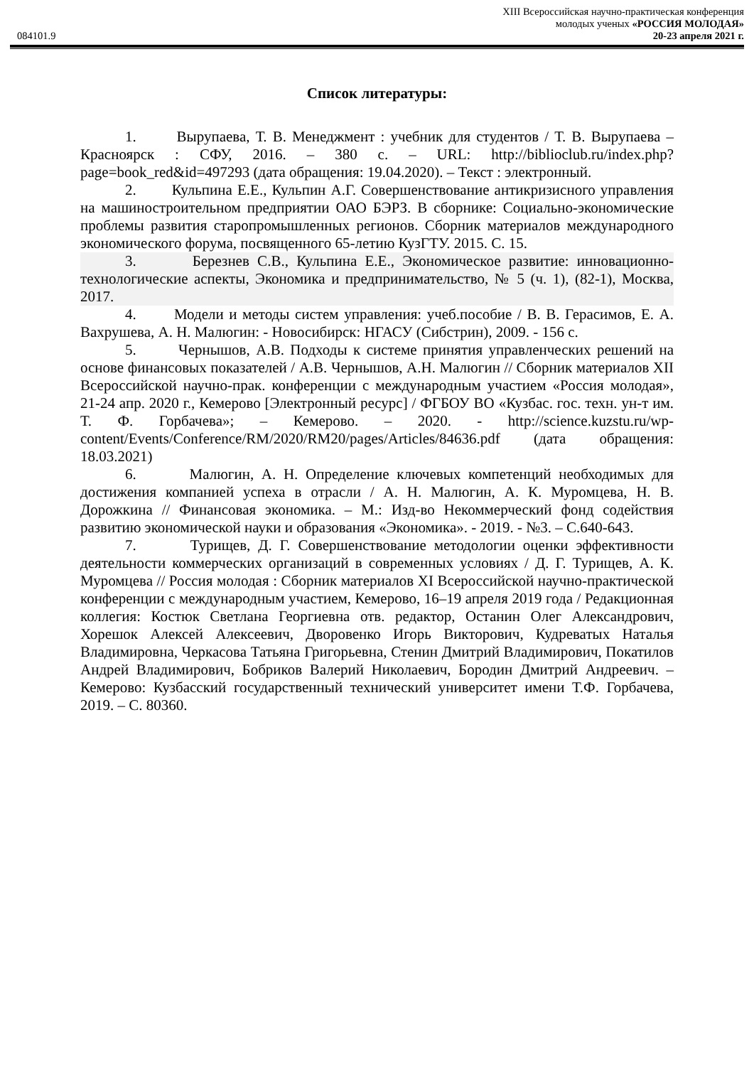084101.9
XIII Всероссийская научно-практическая конференция
молодых ученых «РОССИЯ МОЛОДАЯ»
20-23 апреля 2021 г.
Список литературы:
1. Вырупаева, Т. В. Менеджмент : учебник для студентов / Т. В. Вырупаева – Красноярск : СФУ, 2016. – 380 с. – URL: http://biblioclub.ru/index.php?page=book_red&id=497293 (дата обращения: 19.04.2020). – Текст : электронный.
2. Кульпина Е.Е., Кульпин А.Г. Совершенствование антикризисного управления на машиностроительном предприятии ОАО БЭРЗ. В сборнике: Социально-экономические проблемы развития старопромышленных регионов. Сборник материалов международного экономического форума, посвященного 65-летию КузГТУ. 2015. С. 15.
3. Березнев С.В., Кульпина Е.Е., Экономическое развитие: инновационно-технологические аспекты, Экономика и предпринимательство, № 5 (ч. 1), (82-1), Москва, 2017.
4. Модели и методы систем управления: учеб.пособие / В. В. Герасимов, Е. А. Вахрушева, А. Н. Малюгин: - Новосибирск: НГАСУ (Сибстрин), 2009. - 156 с.
5. Чернышов, А.В. Подходы к системе принятия управленческих решений на основе финансовых показателей / А.В. Чернышов, А.Н. Малюгин // Сборник материалов XII Всероссийской научно-прак. конференции с международным участием «Россия молодая», 21-24 апр. 2020 г., Кемерово [Электронный ресурс] / ФГБОУ ВО «Кузбас. гос. техн. ун-т им. Т. Ф. Горбачева»; – Кемерово. – 2020. - http://science.kuzstu.ru/wp-content/Events/Conference/RM/2020/RM20/pages/Articles/84636.pdf (дата обращения: 18.03.2021)
6. Малюгин, А. Н. Определение ключевых компетенций необходимых для достижения компанией успеха в отрасли / А. Н. Малюгин, А. К. Муромцева, Н. В. Дорожкина // Финансовая экономика. – М.: Изд-во Некоммерческий фонд содействия развитию экономической науки и образования «Экономика». - 2019. - №3. – С.640-643.
7. Турищев, Д. Г. Совершенствование методологии оценки эффективности деятельности коммерческих организаций в современных условиях / Д. Г. Турищев, А. К. Муромцева // Россия молодая : Сборник материалов XI Всероссийской научно-практической конференции с международным участием, Кемерово, 16–19 апреля 2019 года / Редакционная коллегия: Костюк Светлана Георгиевна отв. редактор, Останин Олег Александрович, Хорешок Алексей Алексеевич, Дворовенко Игорь Викторович, Кудреватых Наталья Владимировна, Черкасова Татьяна Григорьевна, Стенин Дмитрий Владимирович, Покатилов Андрей Владимирович, Бобриков Валерий Николаевич, Бородин Дмитрий Андреевич. – Кемерово: Кузбасский государственный технический университет имени Т.Ф. Горбачева, 2019. – С. 80360.